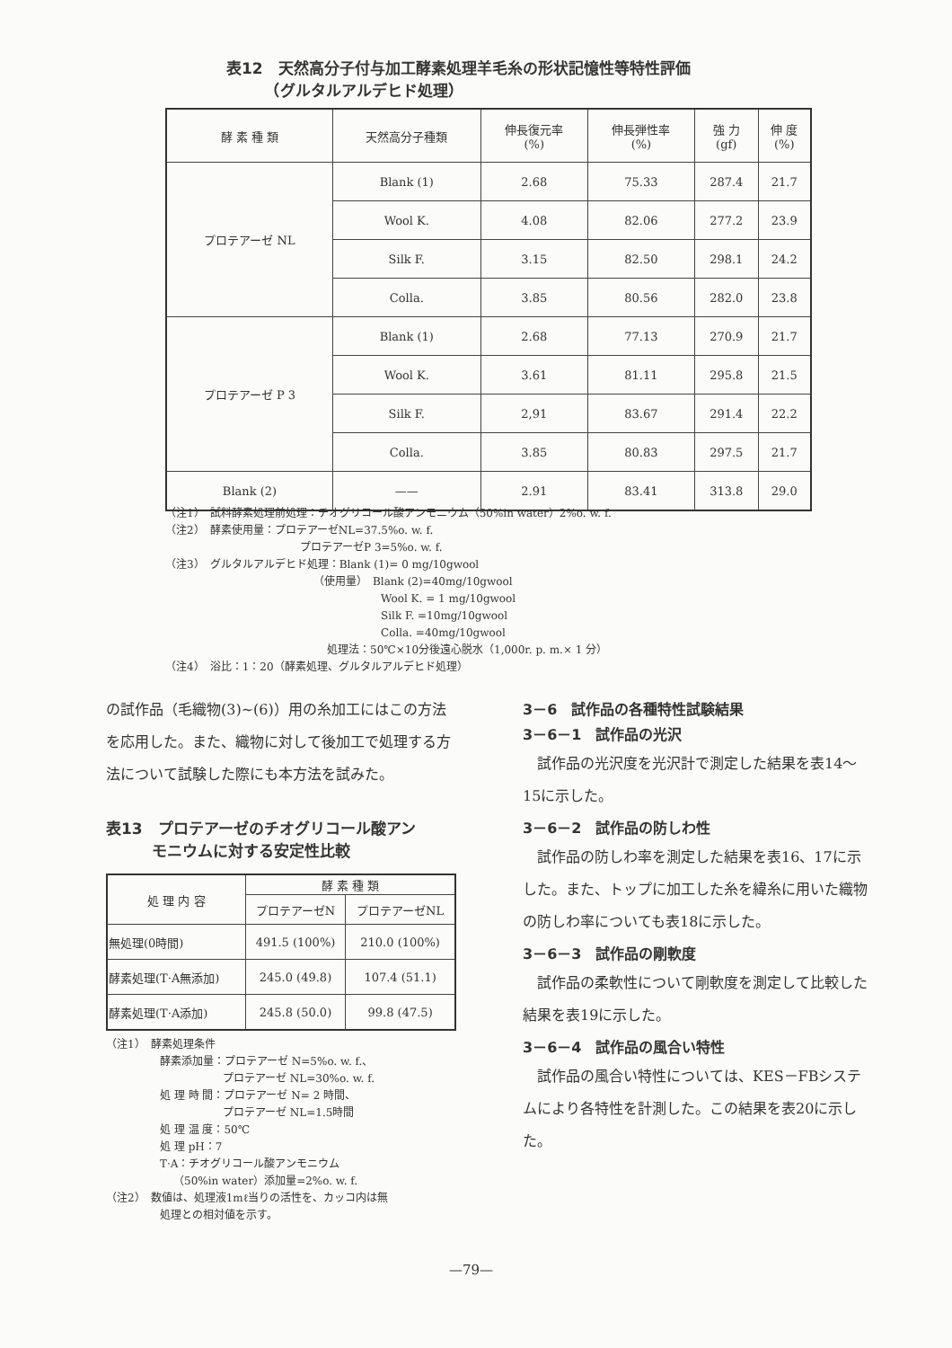表12　天然高分子付与加工酵素処理羊毛糸の形状記憶性等特性評価
　　　（グルタルアルデヒド処理）
| 酵 素 種 類 | 天然高分子種類 | 伸長復元率 (%) | 伸長弾性率 (%) | 強 力 (gf) | 伸 度 (%) |
| --- | --- | --- | --- | --- | --- |
| プロテアーゼ NL | Blank (1) | 2.68 | 75.33 | 287.4 | 21.7 |
| | Wool K. | 4.08 | 82.06 | 277.2 | 23.9 |
| | Silk F. | 3.15 | 82.50 | 298.1 | 24.2 |
| | Colla. | 3.85 | 80.56 | 282.0 | 23.8 |
| プロテアーゼ P 3 | Blank (1) | 2.68 | 77.13 | 270.9 | 21.7 |
| | Wool K. | 3.61 | 81.11 | 295.8 | 21.5 |
| | Silk F. | 2,91 | 83.67 | 291.4 | 22.2 |
| | Colla. | 3.85 | 80.83 | 297.5 | 21.7 |
| Blank (2) | —— | 2.91 | 83.41 | 313.8 | 29.0 |
（注1）　試料酵素処理前処理：チオグリコール酸アンモニウム（50%in water）2%o. w. f.
（注2）　酵素使用量：プロテアーゼNL=37.5%o. w. f.
プロテアーゼP 3=5%o. w. f.
（注3）　グルタルアルデヒド処理：Blank (1)= 0 mg/10gwool
（使用量）　Blank (2)=40mg/10gwool
Wool K. = 1 mg/10gwool
Silk F. =10mg/10gwool
Colla. =40mg/10gwool
処理法：50℃×10分後遠心脱水（1,000r. p. m.× 1 分）
（注4）　浴比：1：20（酵素処理、グルタルアルデヒド処理）
の試作品（毛織物(3)~(6)）用の糸加工にはこの方法を応用した。また、織物に対して後加工で処理する方法について試験した際にも本方法を試みた。
表13　プロテアーゼのチオグリコール酸アン
　　　モニウムに対する安定性比較
| 処 理 内 容 | 酵 素 種 類 | |
| --- | --- | --- |
| | プロテアーゼN | プロテアーゼNL |
| 無処理(0時間) | 491.5 (100%) | 210.0 (100%) |
| 酵素処理(T·A無添加) | 245.0 (49.8) | 107.4 (51.1) |
| 酵素処理(T·A添加) | 245.8 (50.0) | 99.8 (47.5) |
（注1）　酵素処理条件
酵素添加量：プロテアーゼ N=5%o. w. f.、
プロテアーゼ NL=30%o. w. f.
処 理 時 間：プロテアーゼ N= 2 時間、
プロテアーゼ NL=1.5時間
処 理 温 度：50℃
処 理 pH：7
T·A：チオグリコール酸アンモニウム
（50%in water）添加量=2%o. w. f.
（注2）　数値は、処理液1mℓ当りの活性を、カッコ内は無
処理との相対値を示す。
3－6　試作品の各種特性試験結果
3－6－1　試作品の光沢
　試作品の光沢度を光沢計で測定した結果を表14～15に示した。
3－6－2　試作品の防しわ性
　試作品の防しわ率を測定した結果を表16、17に示した。また、トップに加工した糸を緯糸に用いた織物の防しわ率についても表18に示した。
3－6－3　試作品の剛軟度
　試作品の柔軟性について剛軟度を測定して比較した結果を表19に示した。
3－6－4　試作品の風合い特性
　試作品の風合い特性については、KES－FBシステムにより各特性を計測した。この結果を表20に示した。
—79—